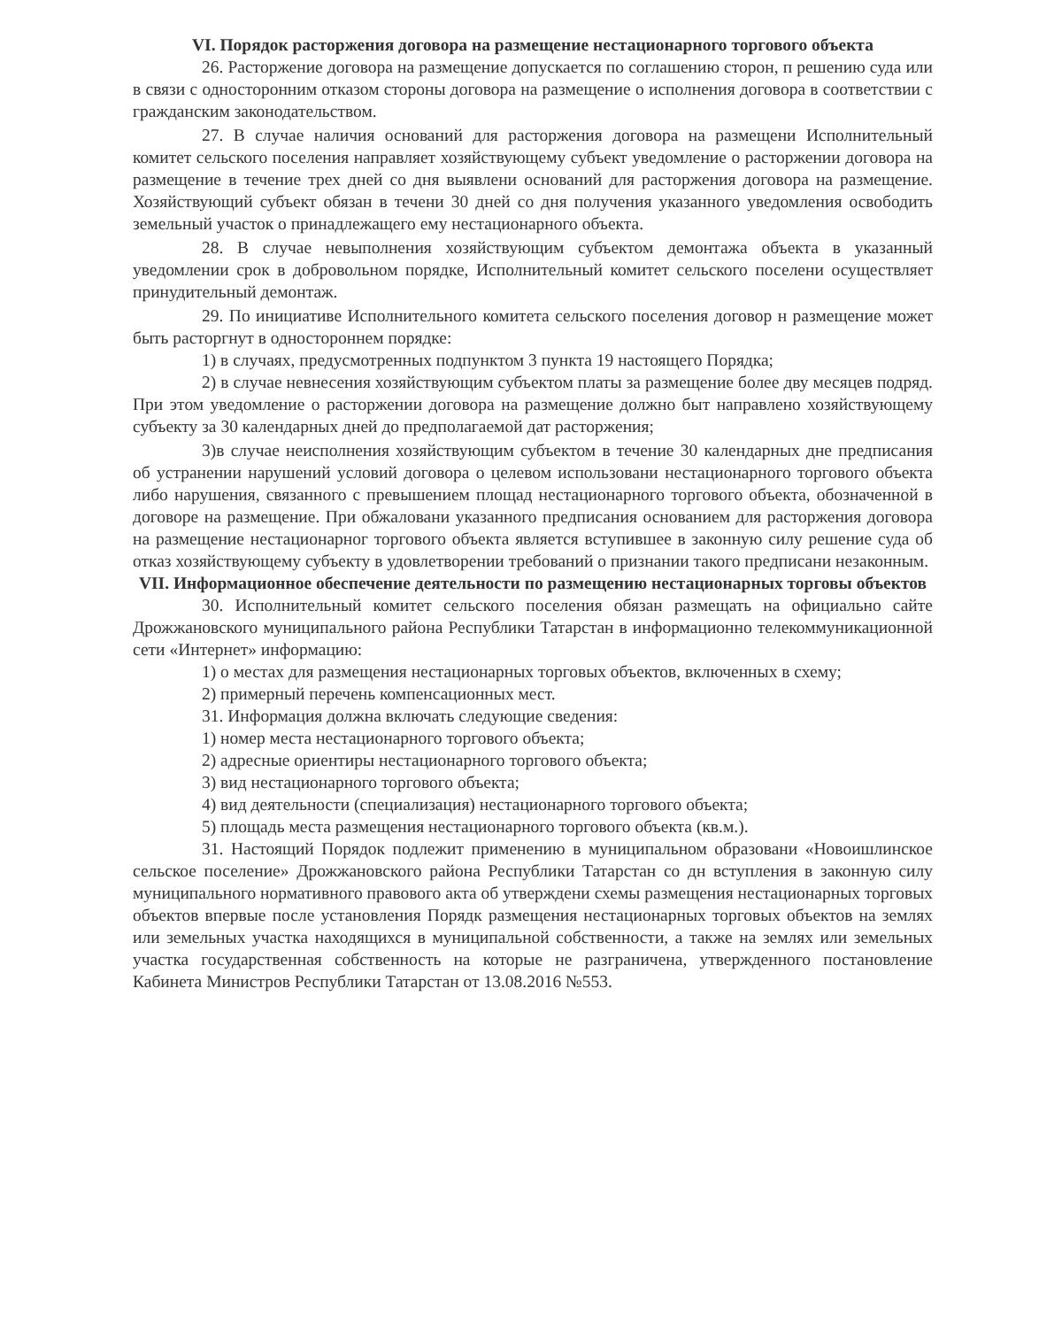VI. Порядок расторжения договора на размещение нестационарного торгового объекта
26. Расторжение договора на размещение допускается по соглашению сторон, п решению суда или в связи с односторонним отказом стороны договора на размещение о исполнения договора в соответствии с гражданским законодательством.
27. В случае наличия оснований для расторжения договора на размещени Исполнительный комитет сельского поселения направляет хозяйствующему субъект уведомление о расторжении договора на размещение в течение трех дней со дня выявлени оснований для расторжения договора на размещение. Хозяйствующий субъект обязан в течени 30 дней со дня получения указанного уведомления освободить земельный участок о принадлежащего ему нестационарного объекта.
28. В случае невыполнения хозяйствующим субъектом демонтажа объекта в указанный уведомлении срок в добровольном порядке, Исполнительный комитет сельского поселени осуществляет принудительный демонтаж.
29. По инициативе Исполнительного комитета сельского поселения договор н размещение может быть расторгнут в одностороннем порядке:
1) в случаях, предусмотренных подпунктом 3 пункта 19 настоящего Порядка;
2) в случае невнесения хозяйствующим субъектом платы за размещение более дву месяцев подряд. При этом уведомление о расторжении договора на размещение должно быт направлено хозяйствующему субъекту за 30 календарных дней до предполагаемой дат расторжения;
3)в случае неисполнения хозяйствующим субъектом в течение 30 календарных дне предписания об устранении нарушений условий договора о целевом использовани нестационарного торгового объекта либо нарушения, связанного с превышением площад нестационарного торгового объекта, обозначенной в договоре на размещение. При обжаловани указанного предписания основанием для расторжения договора на размещение нестационарног торгового объекта является вступившее в законную силу решение суда об отказ хозяйствующему субъекту в удовлетворении требований о признании такого предписани незаконным.
VII. Информационное обеспечение деятельности по размещению нестационарных торговы объектов
30. Исполнительный комитет сельского поселения обязан размещать на официально сайте Дрожжановского муниципального района Республики Татарстан в информационно телекоммуникационной сети «Интернет» информацию:
1) о местах для размещения нестационарных торговых объектов, включенных в схему;
2) примерный перечень компенсационных мест.
31. Информация должна включать следующие сведения:
1) номер места нестационарного торгового объекта;
2) адресные ориентиры нестационарного торгового объекта;
3) вид нестационарного торгового объекта;
4) вид деятельности (специализация) нестационарного торгового объекта;
5) площадь места размещения нестационарного торгового объекта (кв.м.).
31. Настоящий Порядок подлежит применению в муниципальном образовани «Новоишлинское сельское поселение» Дрожжановского района Республики Татарстан со дн вступления в законную силу муниципального нормативного правового акта об утверждени схемы размещения нестационарных торговых объектов впервые после установления Порядк размещения нестационарных торговых объектов на землях или земельных участка находящихся в муниципальной собственности, а также на землях или земельных участка государственная собственность на которые не разграничена, утвержденного постановление Кабинета Министров Республики Татарстан от 13.08.2016 №553.